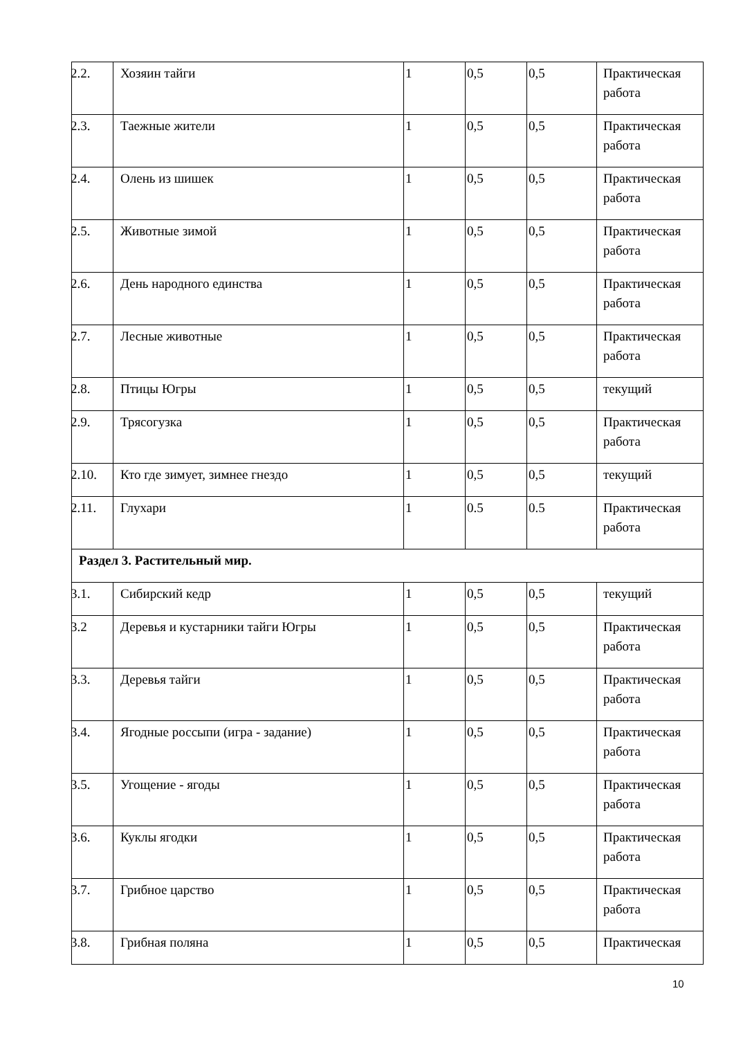| 2.2. | Хозяин тайги | 1 | 0,5 | 0,5 | Практическая работа |
| 2.3. | Таежные жители | 1 | 0,5 | 0,5 | Практическая работа |
| 2.4. | Олень из шишек | 1 | 0,5 | 0,5 | Практическая работа |
| 2.5. | Животные зимой | 1 | 0,5 | 0,5 | Практическая работа |
| 2.6. | День народного единства | 1 | 0,5 | 0,5 | Практическая работа |
| 2.7. | Лесные животные | 1 | 0,5 | 0,5 | Практическая работа |
| 2.8. | Птицы Югры | 1 | 0,5 | 0,5 | текущий |
| 2.9. | Трясогузка | 1 | 0,5 | 0,5 | Практическая работа |
| 2.10. | Кто где зимует, зимнее гнездо | 1 | 0,5 | 0,5 | текущий |
| 2.11. | Глухари | 1 | 0.5 | 0.5 | Практическая работа |
| Раздел 3. Растительный мир. | | | | | |
| 3.1. | Сибирский кедр | 1 | 0,5 | 0,5 | текущий |
| 3.2 | Деревья и кустарники тайги Югры | 1 | 0,5 | 0,5 | Практическая работа |
| 3.3. | Деревья тайги | 1 | 0,5 | 0,5 | Практическая работа |
| 3.4. | Ягодные россыпи (игра - задание) | 1 | 0,5 | 0,5 | Практическая работа |
| 3.5. | Угощение - ягоды | 1 | 0,5 | 0,5 | Практическая работа |
| 3.6. | Куклы ягодки | 1 | 0,5 | 0,5 | Практическая работа |
| 3.7. | Грибное царство | 1 | 0,5 | 0,5 | Практическая работа |
| 3.8. | Грибная поляна | 1 | 0,5 | 0,5 | Практическая |
10